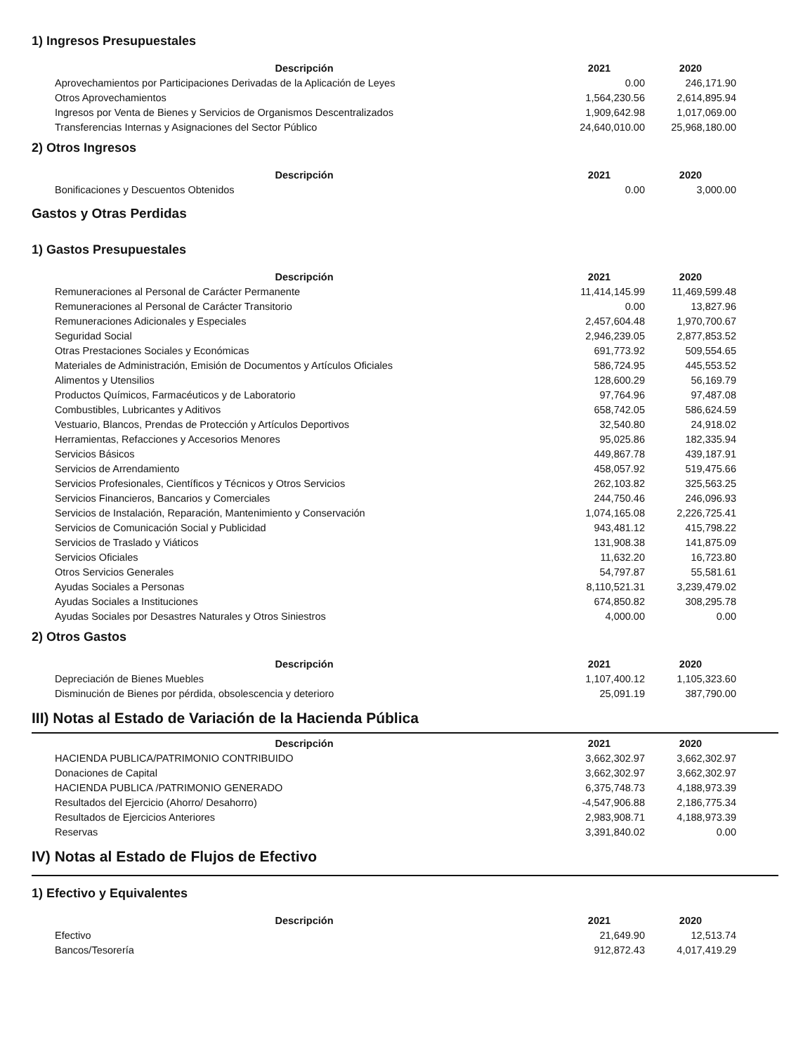1) Ingresos Presupuestales
| Descripción | 2021 | 2020 |
| --- | --- | --- |
| Aprovechamientos por Participaciones Derivadas de la Aplicación de Leyes | 0.00 | 246,171.90 |
| Otros Aprovechamientos | 1,564,230.56 | 2,614,895.94 |
| Ingresos por Venta de Bienes y Servicios de Organismos Descentralizados | 1,909,642.98 | 1,017,069.00 |
| Transferencias Internas y Asignaciones del Sector Público | 24,640,010.00 | 25,968,180.00 |
2) Otros Ingresos
| Descripción | 2021 | 2020 |
| --- | --- | --- |
| Bonificaciones y Descuentos Obtenidos | 0.00 | 3,000.00 |
Gastos y Otras Perdidas
1) Gastos Presupuestales
| Descripción | 2021 | 2020 |
| --- | --- | --- |
| Remuneraciones al Personal de Carácter Permanente | 11,414,145.99 | 11,469,599.48 |
| Remuneraciones al Personal de Carácter Transitorio | 0.00 | 13,827.96 |
| Remuneraciones Adicionales y Especiales | 2,457,604.48 | 1,970,700.67 |
| Seguridad Social | 2,946,239.05 | 2,877,853.52 |
| Otras Prestaciones Sociales y Económicas | 691,773.92 | 509,554.65 |
| Materiales de Administración, Emisión de Documentos y Artículos Oficiales | 586,724.95 | 445,553.52 |
| Alimentos y Utensilios | 128,600.29 | 56,169.79 |
| Productos Químicos, Farmacéuticos y de Laboratorio | 97,764.96 | 97,487.08 |
| Combustibles, Lubricantes y Aditivos | 658,742.05 | 586,624.59 |
| Vestuario, Blancos, Prendas de Protección y Artículos Deportivos | 32,540.80 | 24,918.02 |
| Herramientas, Refacciones y Accesorios Menores | 95,025.86 | 182,335.94 |
| Servicios Básicos | 449,867.78 | 439,187.91 |
| Servicios de Arrendamiento | 458,057.92 | 519,475.66 |
| Servicios Profesionales, Científicos y Técnicos y Otros Servicios | 262,103.82 | 325,563.25 |
| Servicios Financieros, Bancarios y Comerciales | 244,750.46 | 246,096.93 |
| Servicios de Instalación, Reparación, Mantenimiento y Conservación | 1,074,165.08 | 2,226,725.41 |
| Servicios de Comunicación Social y Publicidad | 943,481.12 | 415,798.22 |
| Servicios de Traslado y Viáticos | 131,908.38 | 141,875.09 |
| Servicios Oficiales | 11,632.20 | 16,723.80 |
| Otros Servicios Generales | 54,797.87 | 55,581.61 |
| Ayudas Sociales a Personas | 8,110,521.31 | 3,239,479.02 |
| Ayudas Sociales a Instituciones | 674,850.82 | 308,295.78 |
| Ayudas Sociales por Desastres Naturales y Otros Siniestros | 4,000.00 | 0.00 |
2) Otros Gastos
| Descripción | 2021 | 2020 |
| --- | --- | --- |
| Depreciación de Bienes Muebles | 1,107,400.12 | 1,105,323.60 |
| Disminución de Bienes por pérdida, obsolescencia y deterioro | 25,091.19 | 387,790.00 |
III) Notas al Estado de Variación de la Hacienda Pública
| Descripción | 2021 | 2020 |
| --- | --- | --- |
| HACIENDA PUBLICA/PATRIMONIO CONTRIBUIDO | 3,662,302.97 | 3,662,302.97 |
| Donaciones de Capital | 3,662,302.97 | 3,662,302.97 |
| HACIENDA PUBLICA /PATRIMONIO GENERADO | 6,375,748.73 | 4,188,973.39 |
| Resultados del Ejercicio (Ahorro/ Desahorro) | -4,547,906.88 | 2,186,775.34 |
| Resultados de Ejercicios Anteriores | 2,983,908.71 | 4,188,973.39 |
| Reservas | 3,391,840.02 | 0.00 |
IV) Notas al Estado de Flujos de Efectivo
1) Efectivo y Equivalentes
| Descripción | 2021 | 2020 |
| --- | --- | --- |
| Efectivo | 21,649.90 | 12,513.74 |
| Bancos/Tesorería | 912,872.43 | 4,017,419.29 |